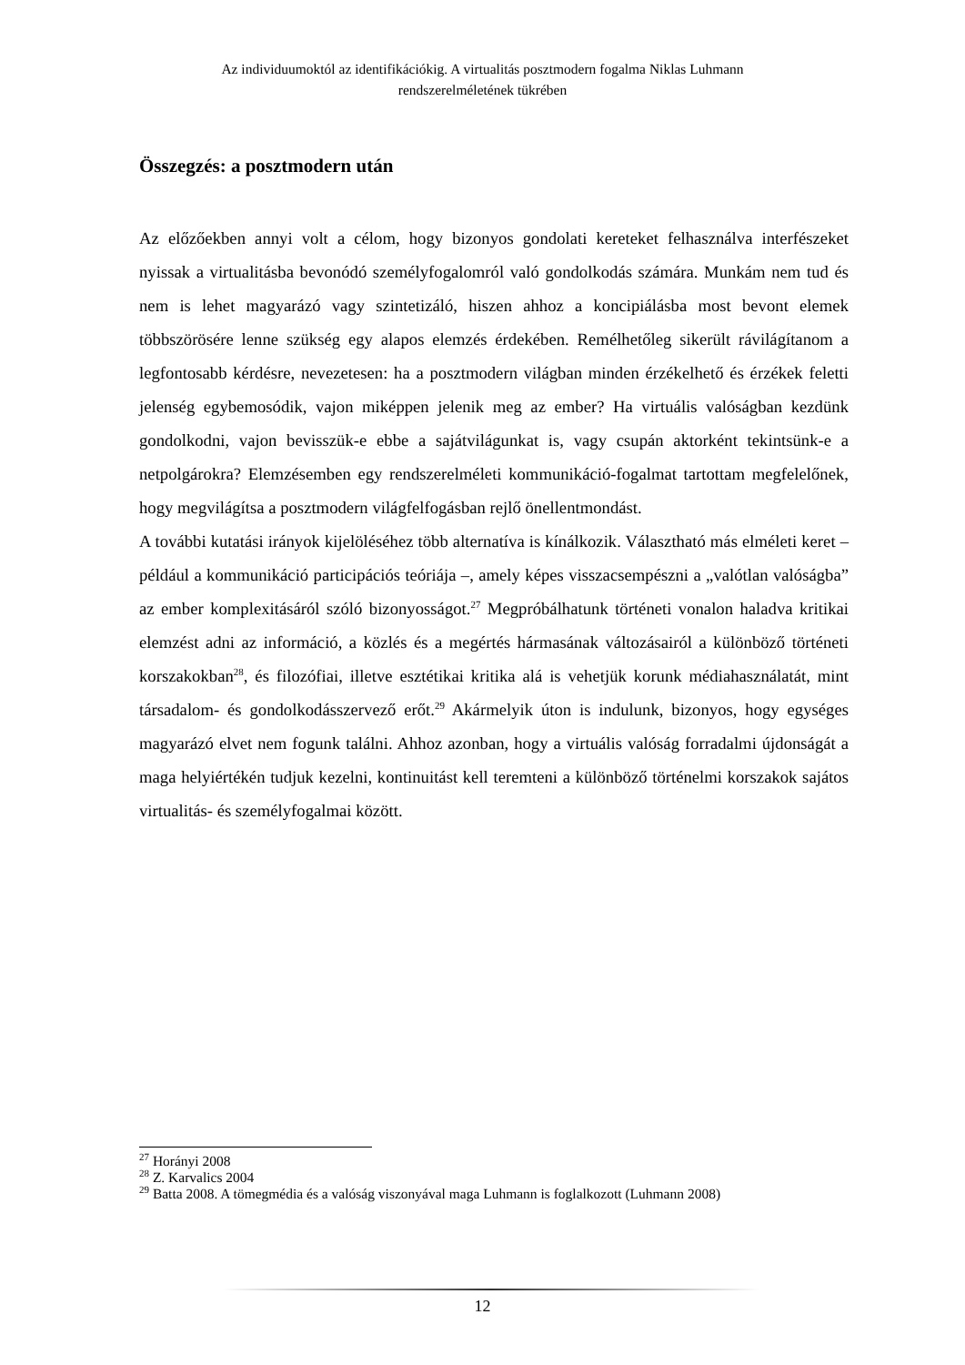Az individuumoktól az identifikációkig. A virtualitás posztmodern fogalma Niklas Luhmann
rendszerelméletének tükrében
Összegzés: a posztmodern után
Az előzőekben annyi volt a célom, hogy bizonyos gondolati kereteket felhasználva interfészeket nyissak a virtualitásba bevonódó személyfogalomról való gondolkodás számára. Munkám nem tud és nem is lehet magyarázó vagy szintetizáló, hiszen ahhoz a koncipiálásba most bevont elemek többszörösére lenne szükség egy alapos elemzés érdekében. Remélhetőleg sikerült rávilágítanom a legfontosabb kérdésre, nevezetesen: ha a posztmodern világban minden érzékelhető és érzékek feletti jelenség egybemosódik, vajon miképpen jelenik meg az ember? Ha virtuális valóságban kezdünk gondolkodni, vajon bevisszük-e ebbe a sajátvilágunkat is, vagy csupán aktorként tekintsünk-e a netpolgárokra? Elemzésemben egy rendszerelméleti kommunikáció-fogalmat tartottam megfelelőnek, hogy megvilágítsa a posztmodern világfelfogásban rejlő önellentmondást.
A további kutatási irányok kijelöléséhez több alternatíva is kínálkozik. Választható más elméleti keret – például a kommunikáció participációs teóriája –, amely képes visszacsempészni a „valótlan valóságba” az ember komplexitásáról szóló bizonyosságot.<sup>27</sup> Megpróbálhatunk történeti vonalon haladva kritikai elemzést adni az információ, a közlés és a megértés hármasának változásairól a különböző történeti korszakokban<sup>28</sup>, és filozófiai, illetve esztétikai kritika alá is vehetjük korunk médiahasználatát, mint társadalom- és gondolkodásszervező erőt.<sup>29</sup> Akármelyik úton is indulunk, bizonyos, hogy egységes magyarázó elvet nem fogunk találni. Ahhoz azonban, hogy a virtuális valóság forradalmi újdonságát a maga helyiértékén tudjuk kezelni, kontinuitást kell teremteni a különböző történelmi korszakok sajátos virtualitás- és személyfogalmai között.
<sup>27</sup> Horányi 2008
<sup>28</sup> Z. Karvalics 2004
<sup>29</sup> Batta 2008. A tömegmédia és a valóság viszonyával maga Luhmann is foglalkozott (Luhmann 2008)
12